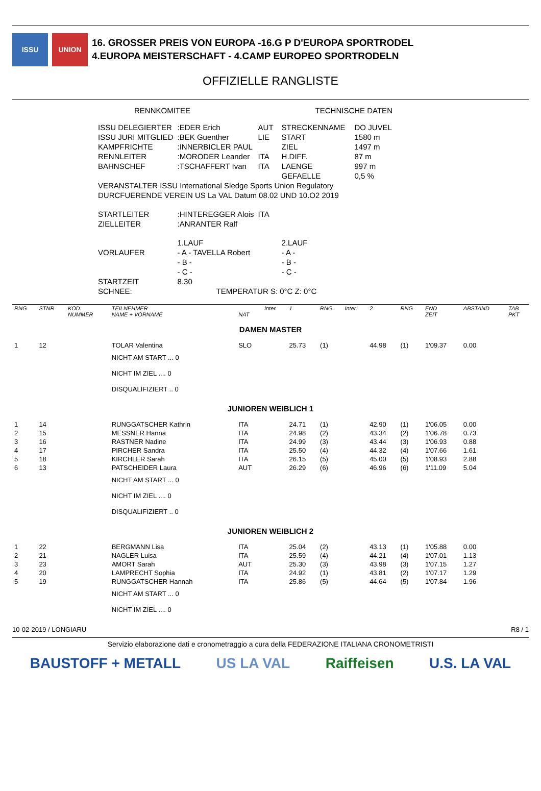ISSU UNION
16. GROSSER PREIS VON EUROPA -16.G P D'EUROPA SPORTRODEL
4.EUROPA MEISTERSCHAFT - 4.CAMP EUROPEO SPORTRODELN
OFFIZIELLE RANGLISTE
| RENNKOMITEE | | | | TECHNISCHE DATEN | | |
| ISSU DELEGIERTER | :EDER Erich | AUT | | STRECKENNAME | | DO JUVEL |
| ISSU JURI MITGLIED | :BEK Guenther | LIE | | START | | 1580 m |
| KAMPFRICHTE | :INNERBICLER PAUL | | | ZIEL | | 1497 m |
| RENNLEITER | :MORODER Leander | ITA | | H.DIFF. | | 87 m |
| BAHNSCHEF | :TSCHAFFERT Ivan | ITA | | LAENGE | | 997 m |
| | | | | GEFAELLE | | 0,5 % |
| VERANSTALTER ISSU International Sledge Sports Union Regulatory | | | | | | |
| DURCFUERENDE VEREIN US La VAL Datum 08.02 UND 10.O2 2019 | | | | | | |
| STARTLEITER | :HINTEREGGER Alois | ITA | | | | |
| ZIELLEITER | :ANRANTER Ralf | | | | | |
| | 1.LAUF | | | 2.LAUF | | |
| VORLAUFER | - A - TAVELLA Robert | | | - A - | | |
| | - B - | | | - B - | | |
| | - C - | | | - C - | | |
| STARTZEIT | 8.30 | | | | | |
| SCHNEE: | TEMPERATUR S: 0°C Z: 0°C | | | | | |
| RNG | STNR | KOD. NUMMER | TEILNEHMER NAME + VORNAME | NAT | Inter. | 1 | RNG | Inter. | 2 | RNG | END ZEIT | ABSTAND | TAB PKT |
| --- | --- | --- | --- | --- | --- | --- | --- | --- | --- | --- | --- | --- | --- |
| DAMEN MASTER | | | | | | | | | | | | | |
| 1 | 12 | | TOLAR Valentina | SLO | | 25.73 | (1) | | 44.98 | (1) | 1'09.37 | 0.00 | |
| | | | NICHT AM START ... 0 | | | | | | | | | | |
| | | | NICHT IM ZIEL .... 0 | | | | | | | | | | |
| | | | DISQUALIFIZIERT .. 0 | | | | | | | | | | |
| JUNIOREN WEIBLICH 1 | | | | | | | | | | | | | |
| 1 | 14 | | RUNGGATSCHER Kathrin | ITA | | 24.71 | (1) | | 42.90 | (1) | 1'06.05 | 0.00 | |
| 2 | 15 | | MESSNER Hanna | ITA | | 24.98 | (2) | | 43.34 | (2) | 1'06.78 | 0.73 | |
| 3 | 16 | | RASTNER Nadine | ITA | | 24.99 | (3) | | 43.44 | (3) | 1'06.93 | 0.88 | |
| 4 | 17 | | PIRCHER Sandra | ITA | | 25.50 | (4) | | 44.32 | (4) | 1'07.66 | 1.61 | |
| 5 | 18 | | KIRCHLER Sarah | ITA | | 26.15 | (5) | | 45.00 | (5) | 1'08.93 | 2.88 | |
| 6 | 13 | | PATSCHEIDER Laura | AUT | | 26.29 | (6) | | 46.96 | (6) | 1'11.09 | 5.04 | |
| | | | NICHT AM START ... 0 | | | | | | | | | | |
| | | | NICHT IM ZIEL .... 0 | | | | | | | | | | |
| | | | DISQUALIFIZIERT .. 0 | | | | | | | | | | |
| JUNIOREN WEIBLICH 2 | | | | | | | | | | | | | |
| 1 | 22 | | BERGMANN Lisa | ITA | | 25.04 | (2) | | 43.13 | (1) | 1'05.88 | 0.00 | |
| 2 | 21 | | NAGLER Luisa | ITA | | 25.59 | (4) | | 44.21 | (4) | 1'07.01 | 1.13 | |
| 3 | 23 | | AMORT Sarah | AUT | | 25.30 | (3) | | 43.98 | (3) | 1'07.15 | 1.27 | |
| 4 | 20 | | LAMPRECHT Sophia | ITA | | 24.92 | (1) | | 43.81 | (2) | 1'07.17 | 1.29 | |
| 5 | 19 | | RUNGGATSCHER Hannah | ITA | | 25.86 | (5) | | 44.64 | (5) | 1'07.84 | 1.96 | |
| | | | NICHT AM START ... 0 | | | | | | | | | | |
| | | | NICHT IM ZIEL .... 0 | | | | | | | | | | |
10-02-2019 / LONGIARU R8 / 1
Servizio elaborazione dati e cronometraggio a cura della FEDERAZIONE ITALIANA CRONOMETRISTI
BAUSTOFF + METALL US LA VAL Raiffeisen U.S. LA VAL